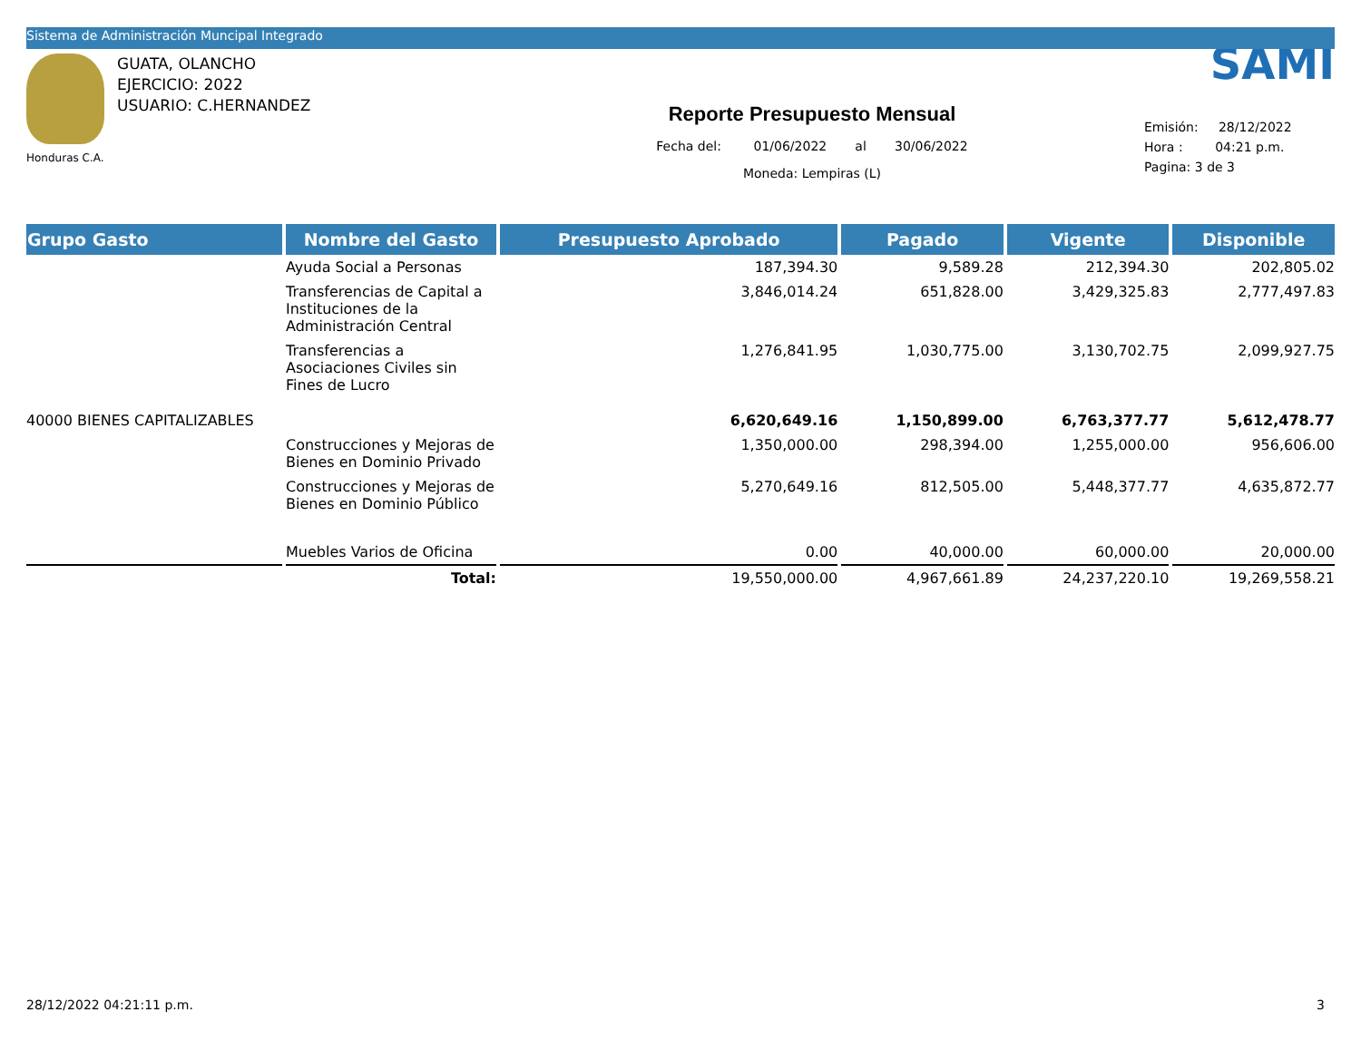Sistema de Administración Muncipal Integrado
Honduras C.A.
GUATA, OLANCHO
EJERCICIO: 2022
USUARIO: C.HERNANDEZ
Reporte Presupuesto Mensual
Fecha del: 01/06/2022 al 30/06/2022
Moneda: Lempiras (L)
SAMI
Emisión: 28/12/2022
Hora : 04:21 p.m.
Pagina: 3 de 3
| Grupo Gasto | Nombre del Gasto | Presupuesto Aprobado | Pagado | Vigente | Disponible |
| --- | --- | --- | --- | --- | --- |
| | Ayuda Social a Personas | 187,394.30 | 9,589.28 | 212,394.30 | 202,805.02 |
| | Transferencias de Capital a Instituciones de la Administración Central | 3,846,014.24 | 651,828.00 | 3,429,325.83 | 2,777,497.83 |
| | Transferencias a Asociaciones Civiles sin Fines de Lucro | 1,276,841.95 | 1,030,775.00 | 3,130,702.75 | 2,099,927.75 |
| 40000 BIENES CAPITALIZABLES | | 6,620,649.16 | 1,150,899.00 | 6,763,377.77 | 5,612,478.77 |
| | Construcciones y Mejoras de Bienes en Dominio Privado | 1,350,000.00 | 298,394.00 | 1,255,000.00 | 956,606.00 |
| | Construcciones y Mejoras de Bienes en Dominio Público | 5,270,649.16 | 812,505.00 | 5,448,377.77 | 4,635,872.77 |
| | Muebles Varios de Oficina | 0.00 | 40,000.00 | 60,000.00 | 20,000.00 |
| | Total: | 19,550,000.00 | 4,967,661.89 | 24,237,220.10 | 19,269,558.21 |
28/12/2022 04:21:11 p.m. 3